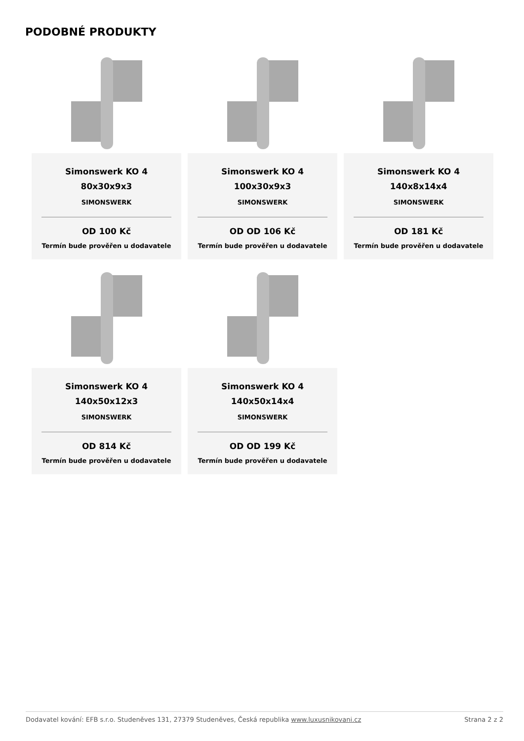PODOBNÉ PRODUKTY
Simonswerk KO 4 80x30x9x3
SIMONSWERK
OD 100 Kč
Termín bude prověřen u dodavatele
Simonswerk KO 4
100x30x9x3
SIMONSWERK
OD OD 106 Kč
Termín bude prověřen u dodavatele
Simonswerk KO 4
140x8x14x4
SIMONSWERK
OD 181 Kč
Termín bude prověřen u dodavatele
Simonswerk KO 4
140x50x12x3
SIMONSWERK
OD 814 Kč
Termín bude prověřen u dodavatele
Simonswerk KO 4
140x50x14x4
SIMONSWERK
OD OD 199 Kč
Termín bude prověřen u dodavatele
Dodavatel kování: EFB s.r.o. Studeněves 131, 27379 Studeněves, Česká republika www.luxusnikovani.cz Strana 2 z 2